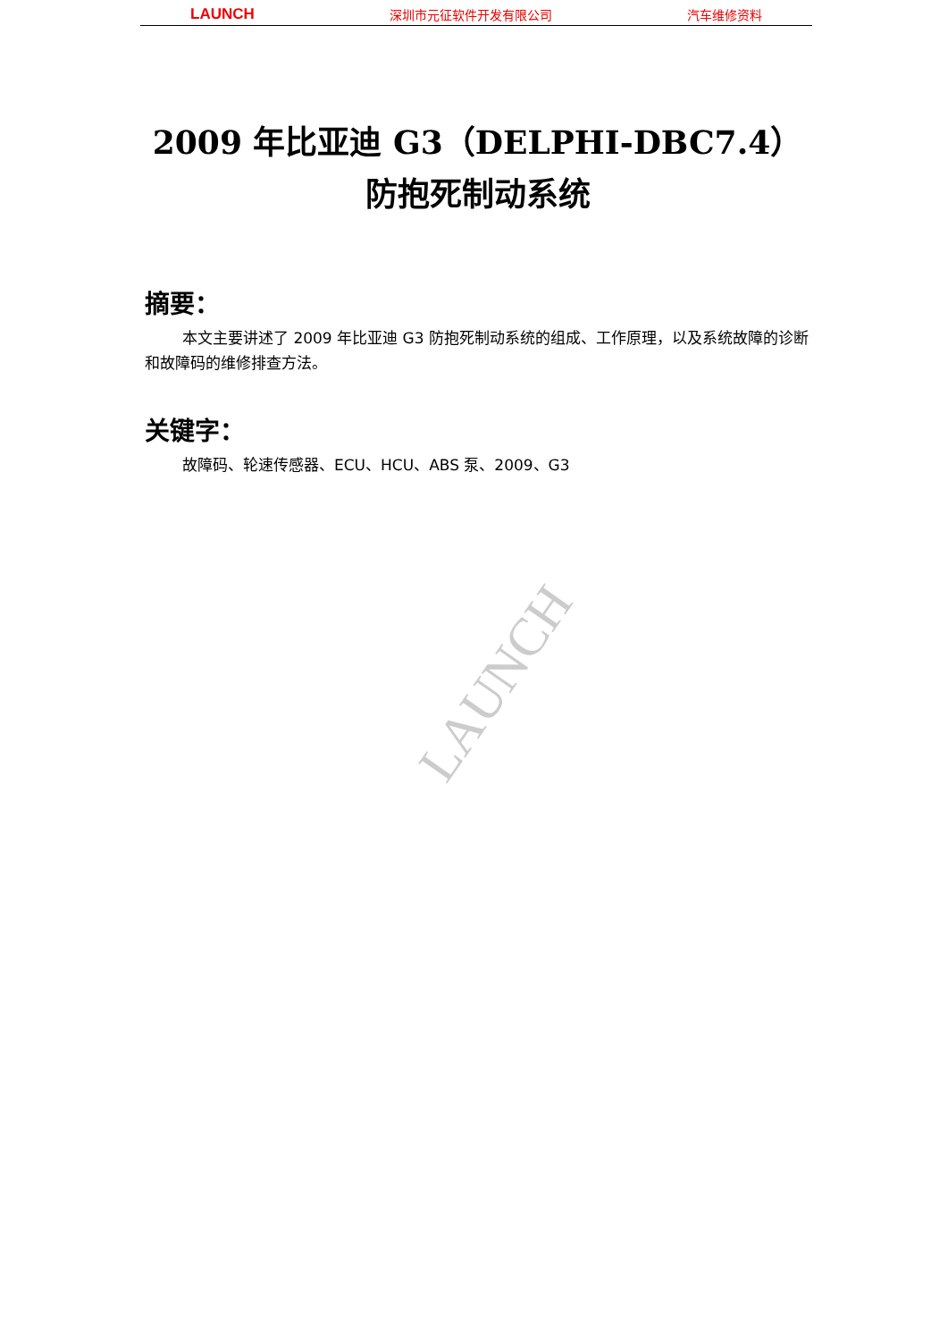LAUNCH 深圳市元征软件开发有限公司 汽车维修资料
LAUNCH
2009 年比亚迪 G3（DELPHI-DBC7.4）
防抱死制动系统
摘要：
本文主要讲述了 2009 年比亚迪 G3 防抱死制动系统的组成、工作原理，以及系统故障的诊断和故障码的维修排查方法。
关键字：
故障码、轮速传感器、ECU、HCU、ABS 泵、2009、G3